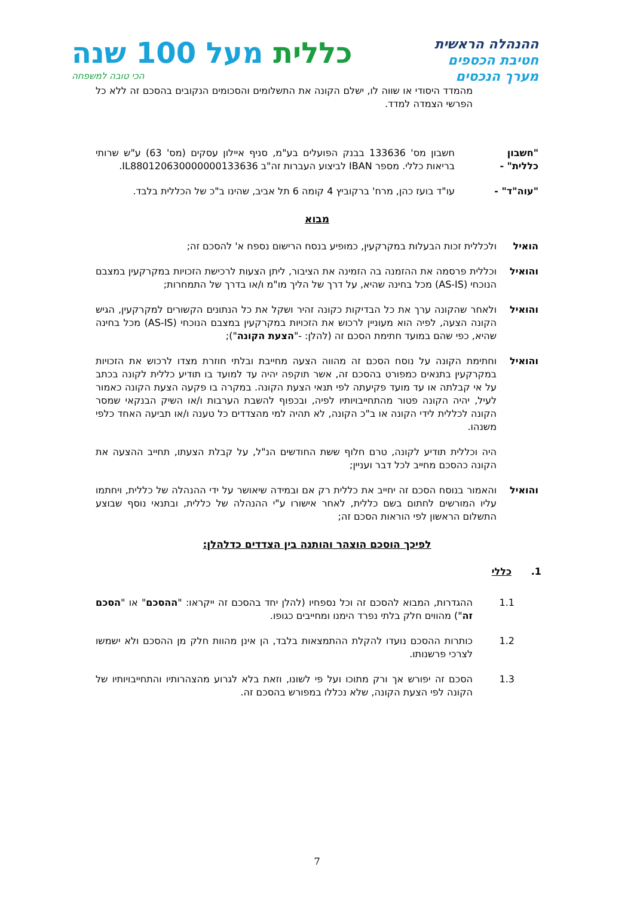ההנהלה הראשית
חטיבת הכספים
מערך הנכסים
כללית מעל 100 שנה
הכי טובה למשפחה
מהמדד היסודי או שווה לו, ישלם הקונה את התשלומים והסכומים הנקובים בהסכם זה ללא כל הפרשי הצמדה למדד.
"חשבון כללית" -
חשבון מס' 133636 בבנק הפועלים בע"מ, סניף איילון עסקים (מס' 63) ע"ש שרותי בריאות כללי. מספר IBAN לביצוע העברות זה"ב IL880120630000000133636.
"עוה"ד" - עו"ד בועז כהן, מרח' ברקוביץ 4 קומה 6 תל אביב, שהינו ב"כ של הכללית בלבד.
מבוא
הואיל ולכללית זכות הבעלות במקרקעין, כמופיע בנסח הרישום נספח א' להסכם זה;
והואיל וכללית פרסמה את ההזמנה בה הזמינה את הציבור, ליתן הצעות לרכישת הזכויות במקרקעין במצבם הנוכחי (AS-IS) מכל בחינה שהיא, על דרך של הליך מו"מ ו/או בדרך של התמחרות;
והואיל ולאחר שהקונה ערך את כל הבדיקות כקונה זהיר ושקל את כל הנתונים הקשורים למקרקעין, הגיש הקונה הצעה, לפיה הוא מעוניין לרכוש את הזכויות במקרקעין במצבם הנוכחי (AS-IS) מכל בחינה שהיא, כפי שהם במועד חתימת הסכם זה (להלן: -"הצעת הקונה");
והואיל וחתימת הקונה על נוסח הסכם זה מהווה הצעה מחייבת ובלתי חוזרת מצדו לרכוש את הזכויות במקרקעין בתנאים כמפורט בהסכם זה, אשר תוקפה יהיה עד למועד בו תודיע כללית לקונה בכתב על אי קבלתה או עד מועד פקיעתה לפי תנאי הצעת הקונה. במקרה בו פקעה הצעת הקונה כאמור לעיל, יהיה הקונה פטור מהתחייבויותיו לפיה, ובכפוף להשבת הערבות ו/או השיק הבנקאי שמסר הקונה לכללית לידי הקונה או ב"כ הקונה, לא תהיה למי מהצדדים כל טענה ו/או תביעה האחד כלפי משנהו.
היה וכללית תודיע לקונה, טרם חלוף ששת החודשים הנ"ל, על קבלת הצעתו, תחייב ההצעה את הקונה כהסכם מחייב לכל דבר ועניין;
והואיל והאמור בנוסח הסכם זה יחייב את כללית רק אם ובמידה שיאושר על ידי ההנהלה של כללית, ויחתמו עליו המורשים לחתום בשם כללית, לאחר אישורו ע"י ההנהלה של כללית, ובתנאי נוסף שבוצע התשלום הראשון לפי הוראות הסכם זה;
לפיכך הוסכם הוצהר והותנה בין הצדדים כדלהלן:
1. כללי
1.1 ההגדרות, המבוא להסכם זה וכל נספחיו (להלן יחד בהסכם זה ייקראו: "ההסכם" או "הסכם זה") מהווים חלק בלתי נפרד הימנו ומחייבים כגופו.
1.2 כותרות ההסכם נועדו להקלת ההתמצאות בלבד, הן אינן מהוות חלק מן ההסכם ולא ישמשו לצרכי פרשנותו.
1.3 הסכם זה יפורש אך ורק מתוכו ועל פי לשונו, וזאת בלא לגרוע מהצהרותיו והתחייבויותיו של הקונה לפי הצעת הקונה, שלא נכללו במפורש בהסכם זה.
7